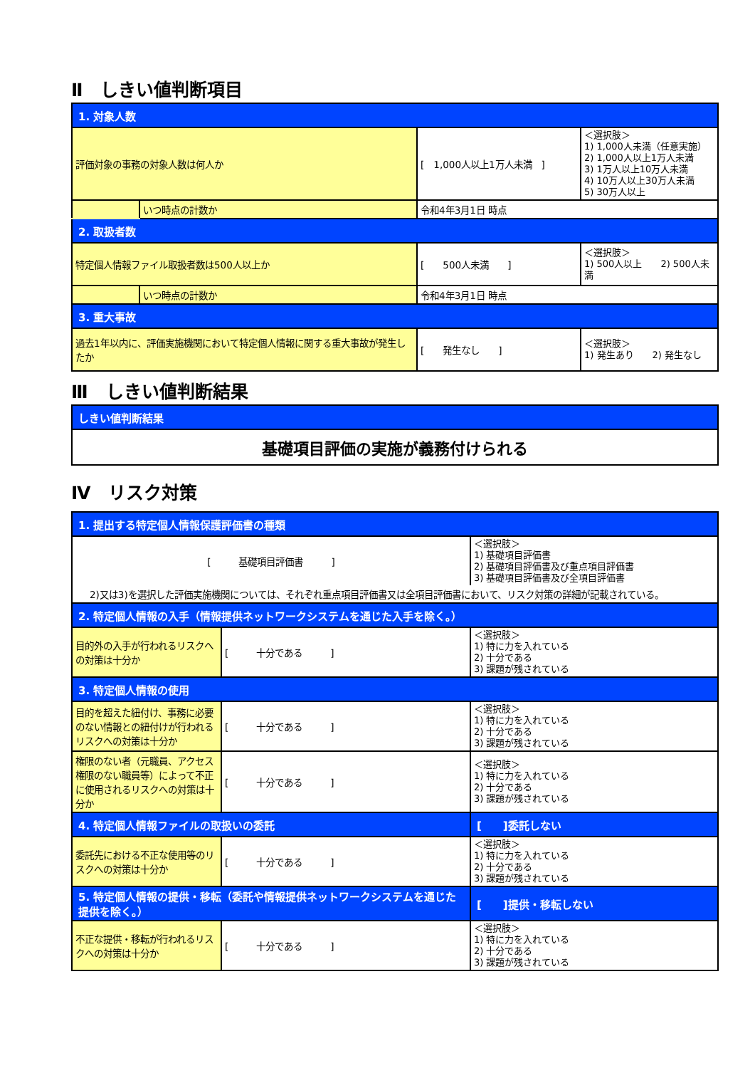Ⅱ　しきい値判断項目
| 1. 対象人数 | | | |
| 評価対象の事務の対象人数は何人か | | [ 1,000人以上1万人未満 ] | ＜選択肢＞ 1) 1,000人未満（任意実施） 2) 1,000人以上1万人未満 3) 1万人以上10万人未満 4) 10万人以上30万人未満 5) 30万人以上 |
| | いつ時点の計数か | 令和4年3月1日 時点 | |
| 2. 取扱者数 | | | |
| 特定個人情報ファイル取扱者数は500人以上か | | [ 500人未満 ] | ＜選択肢＞ 1) 500人以上 2) 500人未満 |
| | いつ時点の計数か | 令和4年3月1日 時点 | |
| 3. 重大事故 | | | |
| 過去1年以内に、評価実施機関において特定個人情報に関する重大事故が発生したか | | [ 発生なし ] | ＜選択肢＞ 1) 発生あり 2) 発生なし |
Ⅲ　しきい値判断結果
| しきい値判断結果 |
| 基礎項目評価の実施が義務付けられる |
Ⅳ　リスク対策
| 1. 提出する特定個人情報保護評価書の種類 | | |
| [ 基礎項目評価書 ] | | ＜選択肢＞ 1) 基礎項目評価書 2) 基礎項目評価書及び重点項目評価書 3) 基礎項目評価書及び全項目評価書 |
| 2)又は3)を選択した評価実施機関については、それぞれ重点項目評価書又は全項目評価書において、リスク対策の詳細が記載されている。 | | |
| 2. 特定個人情報の入手（情報提供ネットワークシステムを通じた入手を除く。） | | |
| 目的外の入手が行われるリスクへの対策は十分か | [ 十分である ] | ＜選択肢＞ 1) 特に力を入れている 2) 十分である 3) 課題が残されている |
| 3. 特定個人情報の使用 | | |
| 目的を超えた紐付け、事務に必要のない情報との紐付けが行われるリスクへの対策は十分か | [ 十分である ] | ＜選択肢＞ 1) 特に力を入れている 2) 十分である 3) 課題が残されている |
| 権限のない者（元職員、アクセス権限のない職員等）によって不正に使用されるリスクへの対策は十分か | [ 十分である ] | ＜選択肢＞ 1) 特に力を入れている 2) 十分である 3) 課題が残されている |
| 4. 特定個人情報ファイルの取扱いの委託 | | [ ]委託しない |
| 委託先における不正な使用等のリスクへの対策は十分か | [ 十分である ] | ＜選択肢＞ 1) 特に力を入れている 2) 十分である 3) 課題が残されている |
| 5. 特定個人情報の提供・移転（委託や情報提供ネットワークシステムを通じた提供を除く。） | | [ ]提供・移転しない |
| 不正な提供・移転が行われるリスクへの対策は十分か | [ 十分である ] | ＜選択肢＞ 1) 特に力を入れている 2) 十分である 3) 課題が残されている |